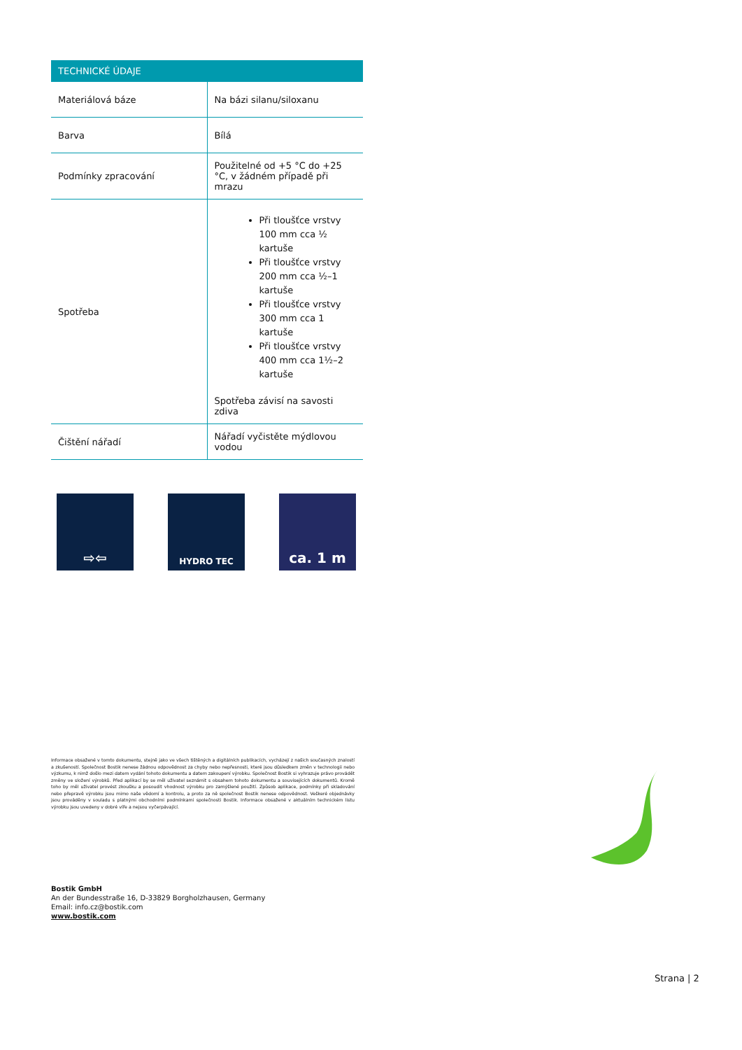| TECHNICKÉ ÚDAJE | |
| --- | --- |
| Materiálová báze | Na bázi silanu/siloxanu |
| Barva | Bílá |
| Podmínky zpracování | Použitelné od +5 °C do +25 °C, v žádném případě při mrazu |
| Spotřeba | Při tloušťce vrstvy 100 mm cca ½ kartuše Při tloušťce vrstvy 200 mm cca ½–1 kartuše Při tloušťce vrstvy 300 mm cca 1 kartuše Při tloušťce vrstvy 400 mm cca 1½–2 kartuše Spotřeba závisí na savosti zdiva |
| Čištění nářadí | Nářadí vyčistěte mýdlovou vodou |
⇨⇦
HYDRO TEC
ca. 1 m
Informace obsažené v tomto dokumentu, stejně jako ve všech tištěných a digitálních publikacích, vycházejí z našich současných znalostí a zkušeností. Společnost Bostik nenese žádnou odpovědnost za chyby nebo nepřesnosti, které jsou důsledkem změn v technologii nebo výzkumu, k nimž došlo mezi datem vydání tohoto dokumentu a datem zakoupení výrobku. Společnost Bostik si vyhrazuje právo provádět změny ve složení výrobků. Před aplikací by se měl uživatel seznámit s obsahem tohoto dokumentu a souvisejících dokumentů. Kromě toho by měl uživatel provést zkoušku a posoudit vhodnost výrobku pro zamýšlené použití. Způsob aplikace, podmínky při skladování nebo přepravě výrobku jsou mimo naše vědomí a kontrolu, a proto za ně společnost Bostik nenese odpovědnost. Veškeré objednávky jsou prováděny v souladu s platnými obchodními podmínkami společnosti Bostik. Informace obsažené v aktuálním technickém listu výrobku jsou uvedeny v dobré víře a nejsou vyčerpávající.
Bostik GmbH
An der Bundesstraße 16, D-33829 Borgholzhausen, Germany
Email: info.cz@bostik.com
www.bostik.com
Strana | 2